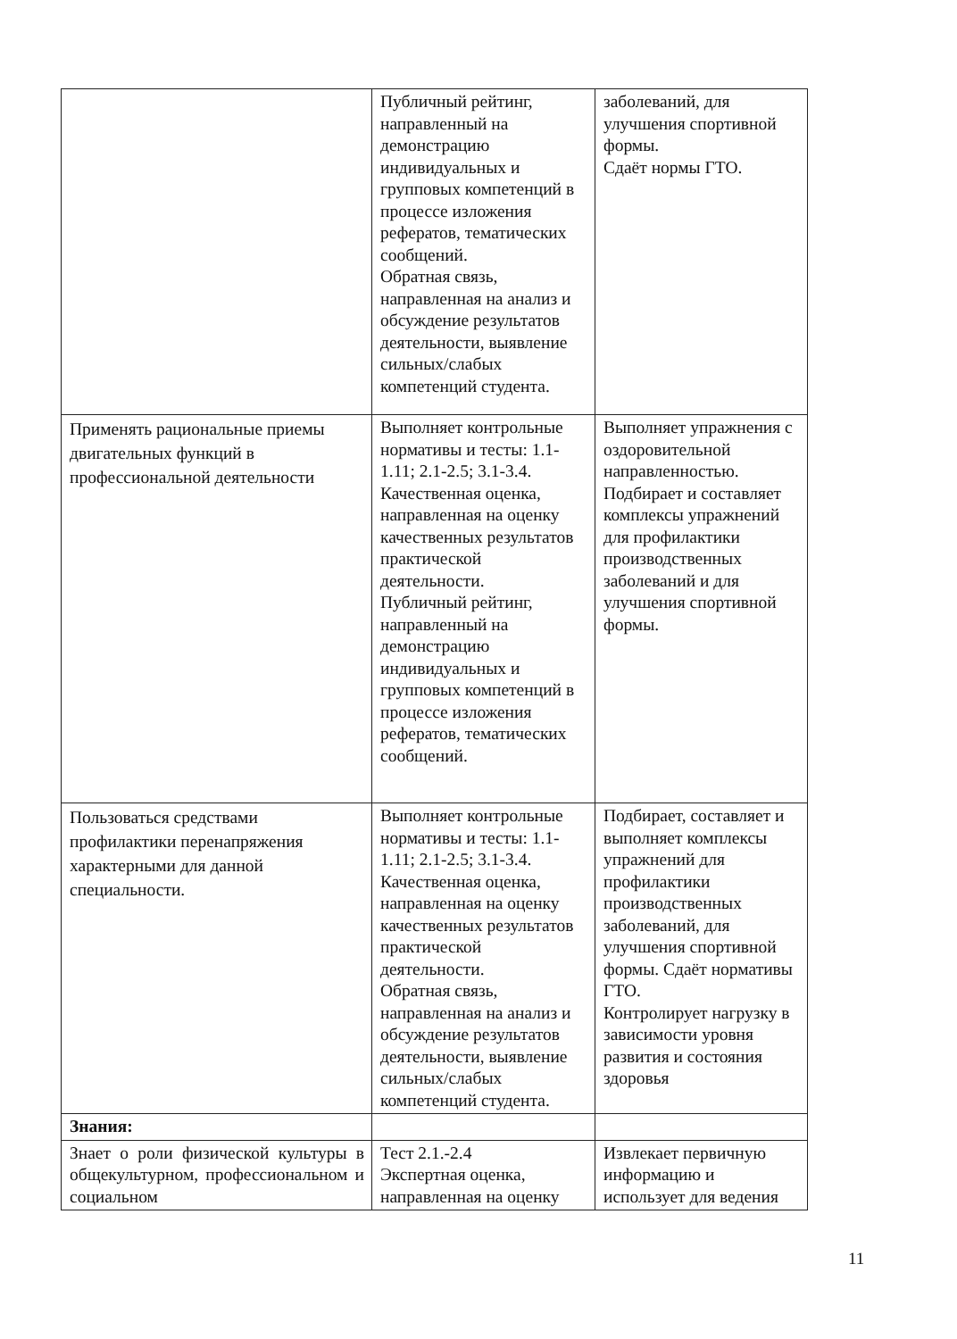| | Публичный рейтинг, направленный на демонстрацию индивидуальных и групповых компетенций в процессе изложения рефератов, тематических сообщений. Обратная связь, направленная на анализ и обсуждение результатов деятельности, выявление сильных/слабых компетенций студента. | заболеваний, для улучшения спортивной формы. Сдаёт нормы ГТО. |
| Применять рациональные приемы двигательных функций в профессиональной деятельности | Выполняет контрольные нормативы и тесты: 1.1-1.11; 2.1-2.5; 3.1-3.4. Качественная оценка, направленная на оценку качественных результатов практической деятельности. Публичный рейтинг, направленный на демонстрацию индивидуальных и групповых компетенций в процессе изложения рефератов, тематических сообщений. | Выполняет упражнения с оздоровительной направленностью. Подбирает и составляет комплексы упражнений для профилактики производственных заболеваний и для улучшения спортивной формы. |
| Пользоваться средствами профилактики перенапряжения характерными для данной специальности. | Выполняет контрольные нормативы и тесты: 1.1-1.11; 2.1-2.5; 3.1-3.4. Качественная оценка, направленная на оценку качественных результатов практической деятельности. Обратная связь, направленная на анализ и обсуждение результатов деятельности, выявление сильных/слабых компетенций студента. | Подбирает, составляет и выполняет комплексы упражнений для профилактики производственных заболеваний, для улучшения спортивной формы. Сдаёт нормативы ГТО. Контролирует нагрузку в зависимости уровня развития и состояния здоровья |
| Знания: | | |
| Знает о роли физической культуры в общекультурном, профессиональном и социальном | Тест 2.1.-2.4 Экспертная оценка, направленная на оценку | Извлекает первичную информацию и использует для ведения |
11